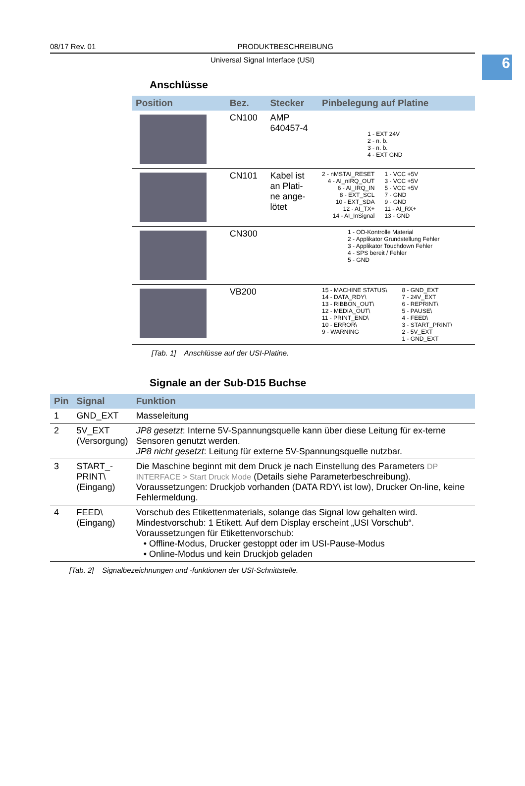6
08/17 Rev. 01 PRODUKTBESCHREIBUNG
Universal Signal Interface (USI)
Anschlüsse
| Position | Bez. | Stecker | Pinbelegung auf Platine |
| --- | --- | --- | --- |
| | CN100 | AMP 640457-4 | 1 - EXT 24V 2 - n. b. 3 - n. b. 4 - EXT GND |
| | CN101 | Kabel ist an Plati- ne ange- lötet | 2 - nMSTAI_RESET 4 - AI_nIRQ_OUT 6 - AI_IRQ_IN 8 - EXT_SCL 10 - EXT_SDA 12 - AI_TX+ 14 - AI_InSignal 1 - VCC +5V 3 - VCC +5V 5 - VCC +5V 7 - GND 9 - GND 11 - AI_RX+ 13 - GND |
| | CN300 | | 1 - OD-Kontrolle Material 2 - Applikator Grundstellung Fehler 3 - Applikator Touchdown Fehler 4 - SPS bereit / Fehler 5 - GND |
| | VB200 | | 15 - MACHINE STATUS\ 14 - DATA_RDY\ 13 - RIBBON_OUT\ 12 - MEDIA_OUT\ 11 - PRINT_END\ 10 - ERROR\ 9 - WARNING 8 - GND_EXT 7 - 24V_EXT 6 - REPRINT\ 5 - PAUSE\ 4 - FEED\ 3 - START_PRINT\ 2 - 5V_EXT 1 - GND_EXT |
[Tab. 1] Anschlüsse auf der USI-Platine.
Signale an der Sub-D15 Buchse
| Pin | Signal | Funktion |
| --- | --- | --- |
| 1 | GND_EXT | Masseleitung |
| 2 | 5V_EXT (Versorgung) | JP8 gesetzt : Interne 5V-Spannungsquelle kann über diese Leitung für ex-terne Sensoren genutzt werden. JP8 nicht gesetzt : Leitung für externe 5V-Spannungsquelle nutzbar. |
| 3 | START_- PRINT\ (Eingang) | Die Maschine beginnt mit dem Druck je nach Einstellung des Parameters DP INTERFACE > Start Druck Mode (Details siehe Parameterbeschreibung). Voraussetzungen: Druckjob vorhanden (DATA RDY\ ist low), Drucker On-line, keine Fehlermeldung. |
| 4 | FEED\ (Eingang) | Vorschub des Etikettenmaterials, solange das Signal low gehalten wird. Mindestvorschub: 1 Etikett. Auf dem Display erscheint „USI Vorschub“. Voraussetzungen für Etikettenvorschub: • Offline-Modus, Drucker gestoppt oder im USI-Pause-Modus • Online-Modus und kein Druckjob geladen |
[Tab. 2] Signalbezeichnungen und -funktionen der USI-Schnittstelle.